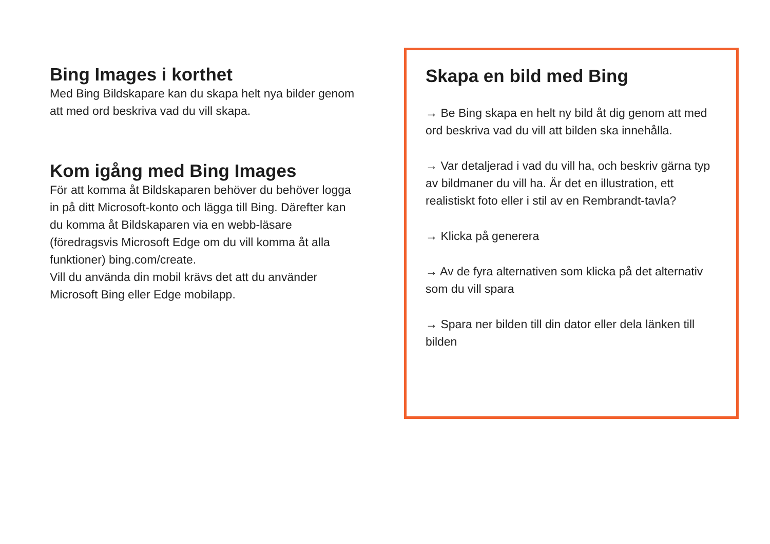Bing Images i korthet
Med Bing Bildskapare kan du skapa helt nya bilder genom att med ord beskriva vad du vill skapa.
Kom igång med Bing Images
För att komma åt Bildskaparen behöver du behöver logga in på ditt Microsoft-konto och lägga till Bing. Därefter kan du komma åt Bildskaparen via en webb-läsare (föredragsvis Microsoft Edge om du vill komma åt alla funktioner) bing.com/create.
Vill du använda din mobil krävs det att du använder Microsoft Bing eller Edge mobilapp.
Skapa en bild med Bing
→ Be Bing skapa en helt ny bild åt dig genom att med ord beskriva vad du vill att bilden ska innehålla.
→ Var detaljerad i vad du vill ha, och beskriv gärna typ av bildmaner du vill ha. Är det en illustration, ett realistiskt foto eller i stil av en Rembrandt-tavla?
→ Klicka på generera
→ Av de fyra alternativen som klicka på det alternativ som du vill spara
→ Spara ner bilden till din dator eller dela länken till bilden